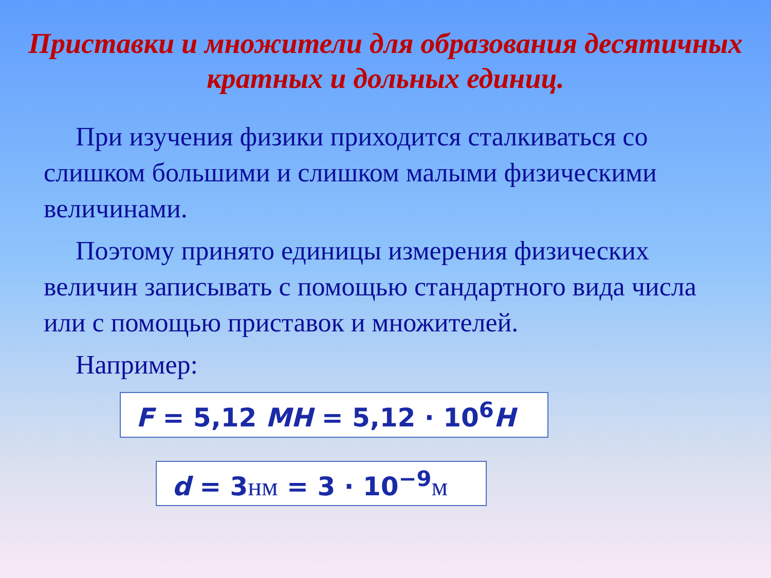Приставки и множители для образования десятичных кратных и дольных единиц.
При изучения физики приходится сталкиваться со слишком большими и слишком малыми физическими величинами.
Поэтому принято единицы измерения физических величин записывать с помощью стандартного вида числа или с помощью приставок и множителей.
Например:
F = 5,12 MH = 5,12 · 10<sup>6</sup>H
d = 3нм = 3 · 10<sup>−9</sup>м